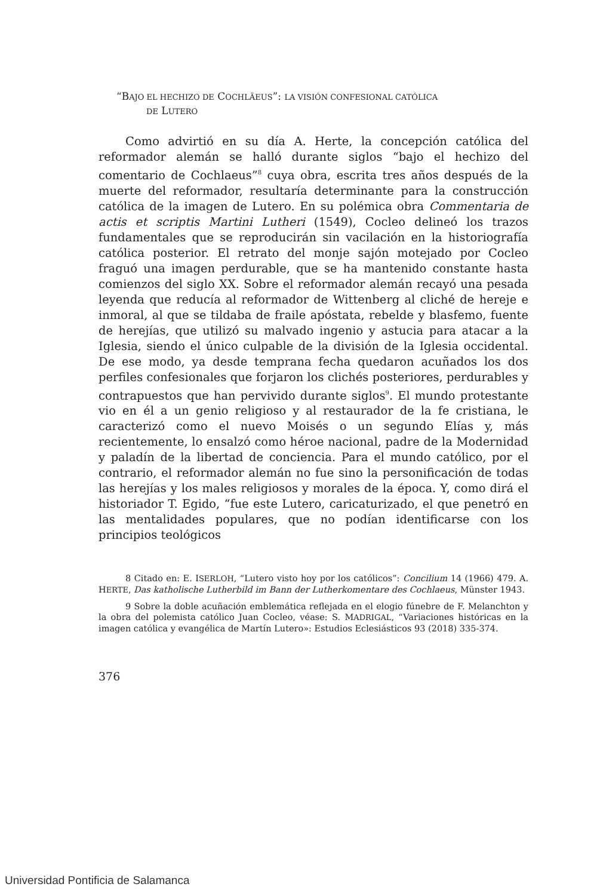“BAJO EL HECHIZO DE COCHLÄEUS”: LA VISIÓN CONFESIONAL CATÓLICA
DE LUTERO
Como advirtió en su día A. Herte, la concepción católica del reformador alemán se halló durante siglos “bajo el hechizo del comentario de Cochlaeus”<sup>8</sup> cuya obra, escrita tres años después de la muerte del reformador, resultaría determinante para la construcción católica de la imagen de Lutero. En su polémica obra Commentaria de actis et scriptis Martini Lutheri (1549), Cocleo delineó los trazos fundamentales que se reproducirán sin vacilación en la historiografía católica posterior. El retrato del monje sajón motejado por Cocleo fraguó una imagen perdurable, que se ha mantenido constante hasta comienzos del siglo XX. Sobre el reformador alemán recayó una pesada leyenda que reducía al reformador de Wittenberg al cliché de hereje e inmoral, al que se tildaba de fraile apóstata, rebelde y blasfemo, fuente de herejías, que utilizó su malvado ingenio y astucia para atacar a la Iglesia, siendo el único culpable de la división de la Iglesia occidental. De ese modo, ya desde temprana fecha quedaron acuñados los dos perfiles confesionales que forjaron los clichés posteriores, perdurables y contrapuestos que han pervivido durante siglos<sup>9</sup>. El mundo protestante vio en él a un genio religioso y al restaurador de la fe cristiana, le caracterizó como el nuevo Moisés o un segundo Elías y, más recientemente, lo ensalzó como héroe nacional, padre de la Modernidad y paladín de la libertad de conciencia. Para el mundo católico, por el contrario, el reformador alemán no fue sino la personificación de todas las herejías y los males religiosos y morales de la época. Y, como dirá el historiador T. Egido, “fue este Lutero, caricaturizado, el que penetró en las mentalidades populares, que no podían identificarse con los principios teológicos
8 Citado en: E. ISERLOH, “Lutero visto hoy por los católicos”: Concilium 14 (1966) 479. A. HERTE, Das katholische Lutherbild im Bann der Lutherkomentare des Cochlaeus, Münster 1943.
9 Sobre la doble acuñación emblemática reflejada en el elogio fúnebre de F. Melanchton y la obra del polemista católico Juan Cocleo, véase: S. MADRIGAL, “Variaciones históricas en la imagen católica y evangélica de Martín Lutero»: Estudios Eclesiásticos 93 (2018) 335-374.
376
Universidad Pontificia de Salamanca